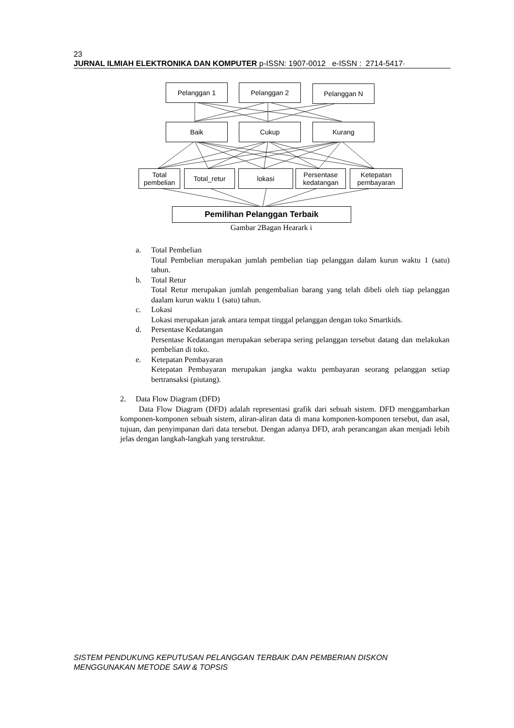23
JURNAL ILMIAH ELEKTRONIKA DAN KOMPUTER p-ISSN: 1907-0012 e-ISSN : 2714-5417·
Pelanggan 1 Pelanggan 2 Pelanggan N
Baik Cukup Kurang
Total
pembelian
Total_retur lokasi
Persentase
kedatangan
Ketepatan
pembayaran
Pemilihan Pelanggan Terbaik
Gambar 2Bagan Hearark i
a. Total Pembelian
Total Pembelian merupakan jumlah pembelian tiap pelanggan dalam kurun waktu 1 (satu) tahun.
b. Total Retur
Total Retur merupakan jumlah pengembalian barang yang telah dibeli oleh tiap pelanggan daalam kurun waktu 1 (satu) tahun.
c. Lokasi
Lokasi merupakan jarak antara tempat tinggal pelanggan dengan toko Smartkids.
d. Persentase Kedatangan
Persentase Kedatangan merupakan seberapa sering pelanggan tersebut datang dan melakukan pembelian di toko.
e. Ketepatan Pembayaran
Ketepatan Pembayaran merupakan jangka waktu pembayaran seorang pelanggan setiap bertransaksi (piutang).
2. Data Flow Diagram (DFD)
Data Flow Diagram (DFD) adalah representasi grafik dari sebuah sistem. DFD menggambarkan komponen-komponen sebuah sistem, aliran-aliran data di mana komponen-komponen tersebut, dan asal, tujuan, dan penyimpanan dari data tersebut. Dengan adanya DFD, arah perancangan akan menjadi lebih jelas dengan langkah-langkah yang terstruktur.
SISTEM PENDUKUNG KEPUTUSAN PELANGGAN TERBAIK DAN PEMBERIAN DISKON
MENGGUNAKAN METODE SAW & TOPSIS